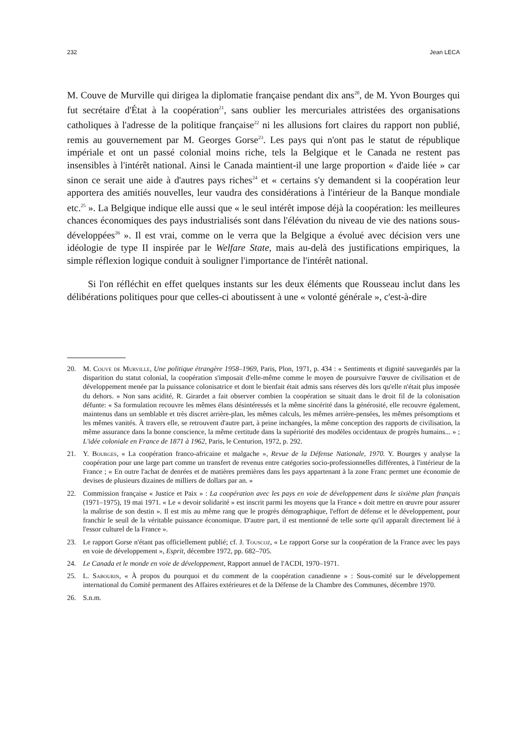232 Jean LECA
M. Couve de Murville qui dirigea la diplomatie française pendant dix ans<sup>20</sup>, de M. Yvon Bourges qui fut secrétaire d'État à la coopération<sup>21</sup>, sans oublier les mercuriales attristées des organisations catholiques à l'adresse de la politique française<sup>22</sup> ni les allusions fort claires du rapport non publié, remis au gouvernement par M. Georges Gorse<sup>23</sup>. Les pays qui n'ont pas le statut de république impériale et ont un passé colonial moins riche, tels la Belgique et le Canada ne restent pas insensibles à l'intérêt national. Ainsi le Canada maintient-il une large proportion « d'aide liée » car sinon ce serait une aide à d'autres pays riches<sup>24</sup> et « certains s'y demandent si la coopération leur apportera des amitiés nouvelles, leur vaudra des considérations à l'intérieur de la Banque mondiale etc.<sup>25</sup> ». La Belgique indique elle aussi que « le seul intérêt impose déjà la coopération: les meilleures chances économiques des pays industrialisés sont dans l'élévation du niveau de vie des nations sous-développées<sup>26</sup> ». Il est vrai, comme on le verra que la Belgique a évolué avec décision vers une idéologie de type II inspirée par le Welfare State, mais au-delà des justifications empiriques, la simple réflexion logique conduit à souligner l'importance de l'intérêt national.
Si l'on réfléchit en effet quelques instants sur les deux éléments que Rousseau inclut dans les délibérations politiques pour que celles-ci aboutissent à une « volonté générale », c'est-à-dire
20. M. Couve de Murville, Une politique étrangère 1958–1969, Paris, Plon, 1971, p. 434 : « Sentiments et dignité sauvegardés par la disparition du statut colonial, la coopération s'imposait d'elle-même comme le moyen de poursuivre l'œuvre de civilisation et de développement menée par la puissance colonisatrice et dont le bienfait était admis sans réserves dès lors qu'elle n'était plus imposée du dehors. » Non sans acidité, R. Girardet a fait observer combien la coopération se situait dans le droit fil de la colonisation défunte: « Sa formulation recouvre les mêmes élans désintéressés et la même sincérité dans la générosité, elle recouvre également, maintenus dans un semblable et très discret arrière-plan, les mêmes calculs, les mêmes arrière-pensées, les mêmes présomptions et les mêmes vanités. À travers elle, se retrouvent d'autre part, à peine inchangées, la même conception des rapports de civilisation, la même assurance dans la bonne conscience, la même certitude dans la supériorité des modèles occidentaux de progrès humains... » ; L'idée coloniale en France de 1871 à 1962, Paris, le Centurion, 1972, p. 292.
21. Y. Bourges, « La coopération franco-africaine et malgache », Revue de la Défense Nationale, 1970. Y. Bourges y analyse la coopération pour une large part comme un transfert de revenus entre catégories socio-professionnelles différentes, à l'intérieur de la France ; « En outre l'achat de denrées et de matières premières dans les pays appartenant à la zone Franc permet une économie de devises de plusieurs dizaines de milliers de dollars par an. »
22. Commission française « Justice et Paix » : La coopération avec les pays en voie de développement dans le sixième plan français (1971–1975), 19 mai 1971. « Le « devoir solidarité » est inscrit parmi les moyens que la France « doit mettre en œuvre pour assurer la maîtrise de son destin ». Il est mis au même rang que le progrès démographique, l'effort de défense et le développement, pour franchir le seuil de la véritable puissance économique. D'autre part, il est mentionné de telle sorte qu'il apparaît directement lié à l'essor culturel de la France ».
23. Le rapport Gorse n'étant pas officiellement publié; cf. J. Touscoz, « Le rapport Gorse sur la coopération de la France avec les pays en voie de développement », Esprit, décembre 1972, pp. 682–705.
24. Le Canada et le monde en voie de développement, Rapport annuel de l'ACDI, 1970–1971.
25. L. Sabourin, « À propos du pourquoi et du comment de la coopération canadienne » : Sous-comité sur le développement international du Comité permanent des Affaires extérieures et de la Défense de la Chambre des Communes, décembre 1970.
26. S.n.m.